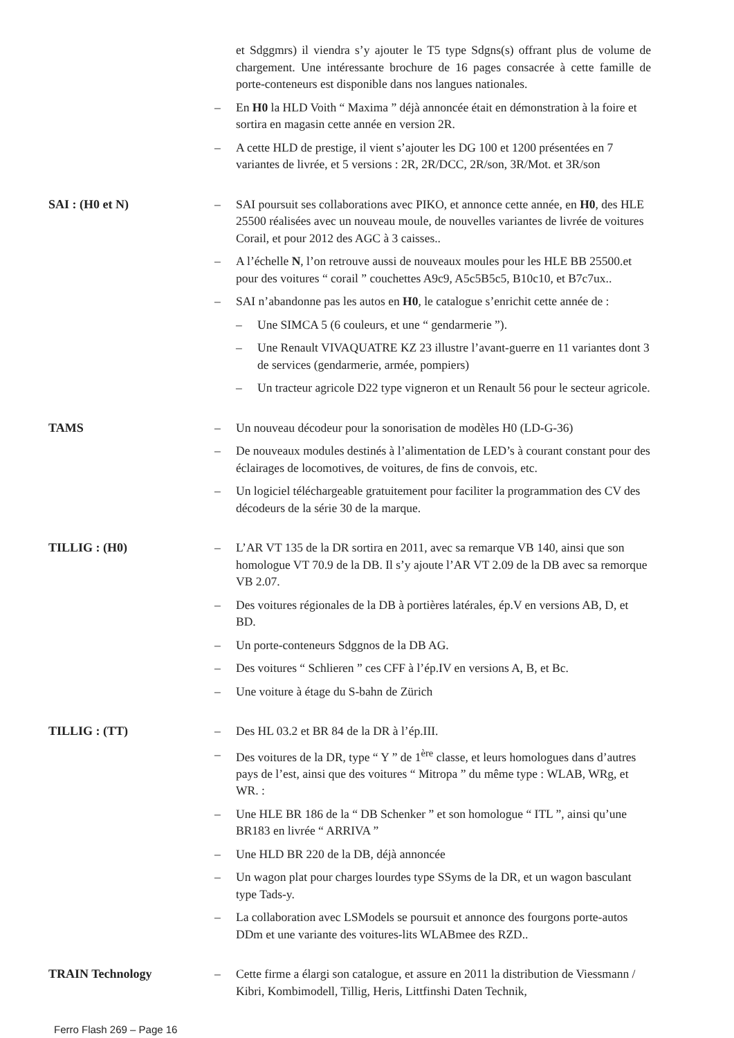et Sdggmrs) il viendra s’y ajouter le T5 type Sdgns(s) offrant plus de volume de chargement. Une intéressante brochure de 16 pages consacrée à cette famille de porte-conteneurs est disponible dans nos langues nationales.
– En H0 la HLD Voith “ Maxima ” déjà annoncée était en démonstration à la foire et sortira en magasin cette année en version 2R.
– A cette HLD de prestige, il vient s’ajouter les DG 100 et 1200 présentées en 7 variantes de livrée, et 5 versions : 2R, 2R/DCC, 2R/son, 3R/Mot. et 3R/son
SAI : (H0 et N) – SAI poursuit ses collaborations avec PIKO, et annonce cette année, en H0, des HLE 25500 réalisées avec un nouveau moule, de nouvelles variantes de livrée de voitures Corail, et pour 2012 des AGC à 3 caisses..
– A l’échelle N, l’on retrouve aussi de nouveaux moules pour les HLE BB 25500.et pour des voitures “ corail ” couchettes A9c9, A5c5B5c5, B10c10, et B7c7ux..
– SAI n’abandonne pas les autos en H0, le catalogue s’enrichit cette année de :
– Une SIMCA 5 (6 couleurs, et une “ gendarmerie ”).
– Une Renault VIVAQUATRE KZ 23 illustre l’avant-guerre en 11 variantes dont 3 de services (gendarmerie, armée, pompiers)
– Un tracteur agricole D22 type vigneron et un Renault 56 pour le secteur agricole.
TAMS – Un nouveau décodeur pour la sonorisation de modèles H0 (LD-G-36)
– De nouveaux modules destinés à l’alimentation de LED’s à courant constant pour des éclairages de locomotives, de voitures, de fins de convois, etc.
– Un logiciel téléchargeable gratuitement pour faciliter la programmation des CV des décodeurs de la série 30 de la marque.
TILLIG : (H0) – L’AR VT 135 de la DR sortira en 2011, avec sa remarque VB 140, ainsi que son homologue VT 70.9 de la DB. Il s’y ajoute l’AR VT 2.09 de la DB avec sa remorque VB 2.07.
– Des voitures régionales de la DB à portières latérales, ép.V en versions AB, D, et BD.
– Un porte-conteneurs Sdggnos de la DB AG.
– Des voitures “ Schlieren ” ces CFF à l’ép.IV en versions A, B, et Bc.
– Une voiture à étage du S-bahn de Zürich
TILLIG : (TT) – Des HL 03.2 et BR 84 de la DR à l’ép.III.
– Des voitures de la DR, type “ Y ” de 1<sup>ère</sup> classe, et leurs homologues dans d’autres pays de l’est, ainsi que des voitures “ Mitropa ” du même type : WLAB, WRg, et WR. :
– Une HLE BR 186 de la “ DB Schenker ” et son homologue “ ITL ”, ainsi qu’une BR183 en livrée “ ARRIVA ”
– Une HLD BR 220 de la DB, déjà annoncée
– Un wagon plat pour charges lourdes type SSyms de la DR, et un wagon basculant type Tads-y.
– La collaboration avec LSModels se poursuit et annonce des fourgons porte-autos DDm et une variante des voitures-lits WLABmee des RZD..
TRAIN Technology – Cette firme a élargi son catalogue, et assure en 2011 la distribution de Viessmann / Kibri, Kombimodell, Tillig, Heris, Littfinshi Daten Technik,
Ferro Flash 269 – Page 16